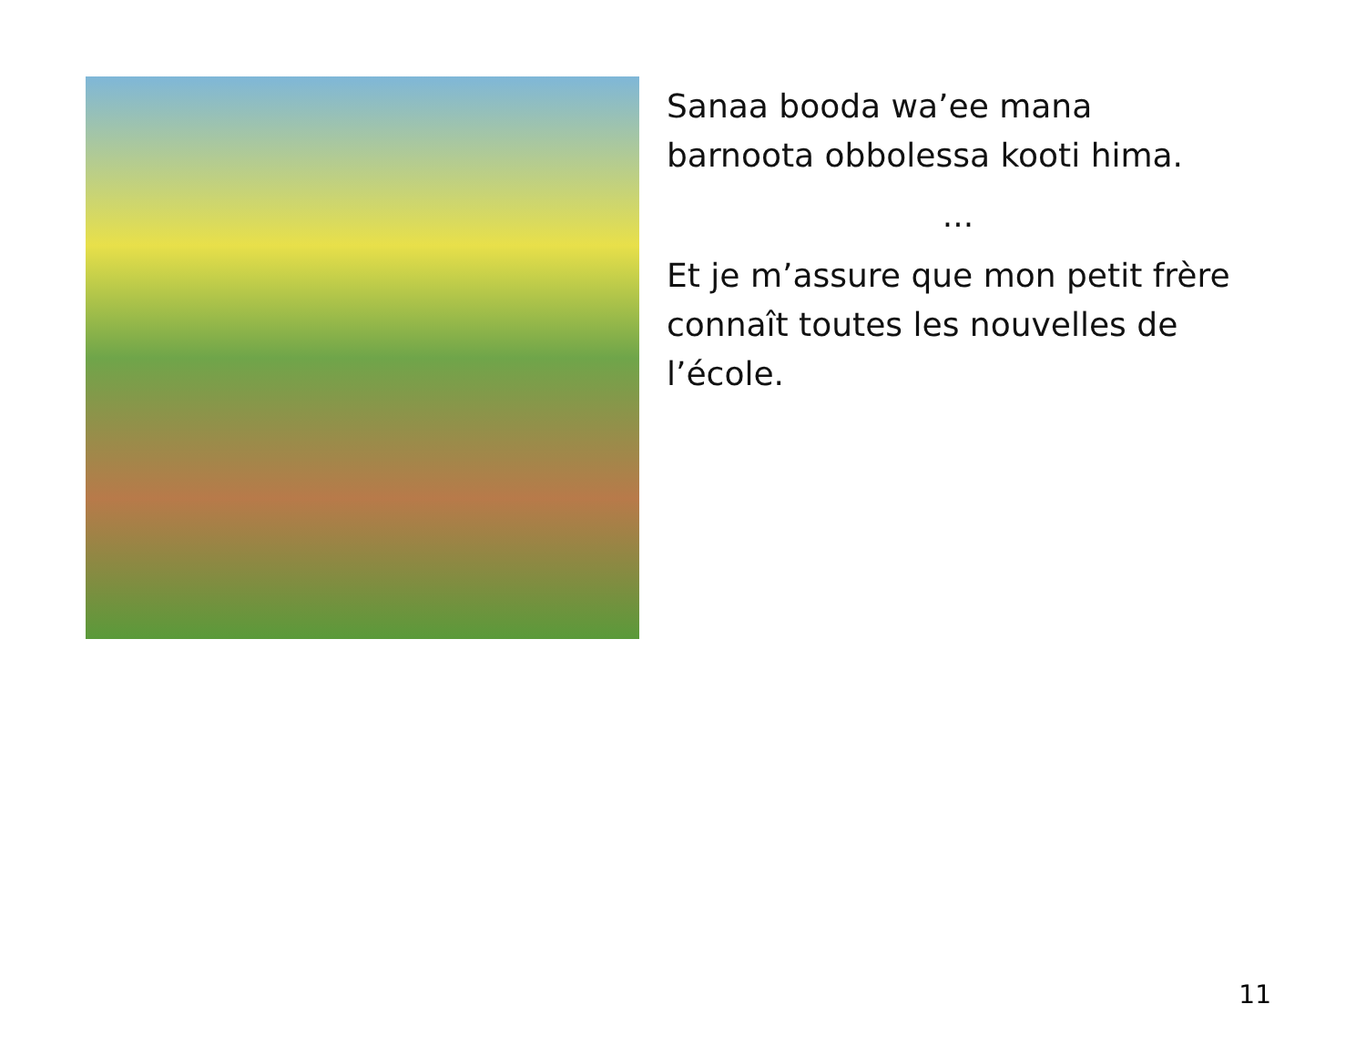Sanaa booda wa’ee mana barnoota obbolessa kooti hima.
...
Et je m’assure que mon petit frère connaît toutes les nouvelles de l’école.
11